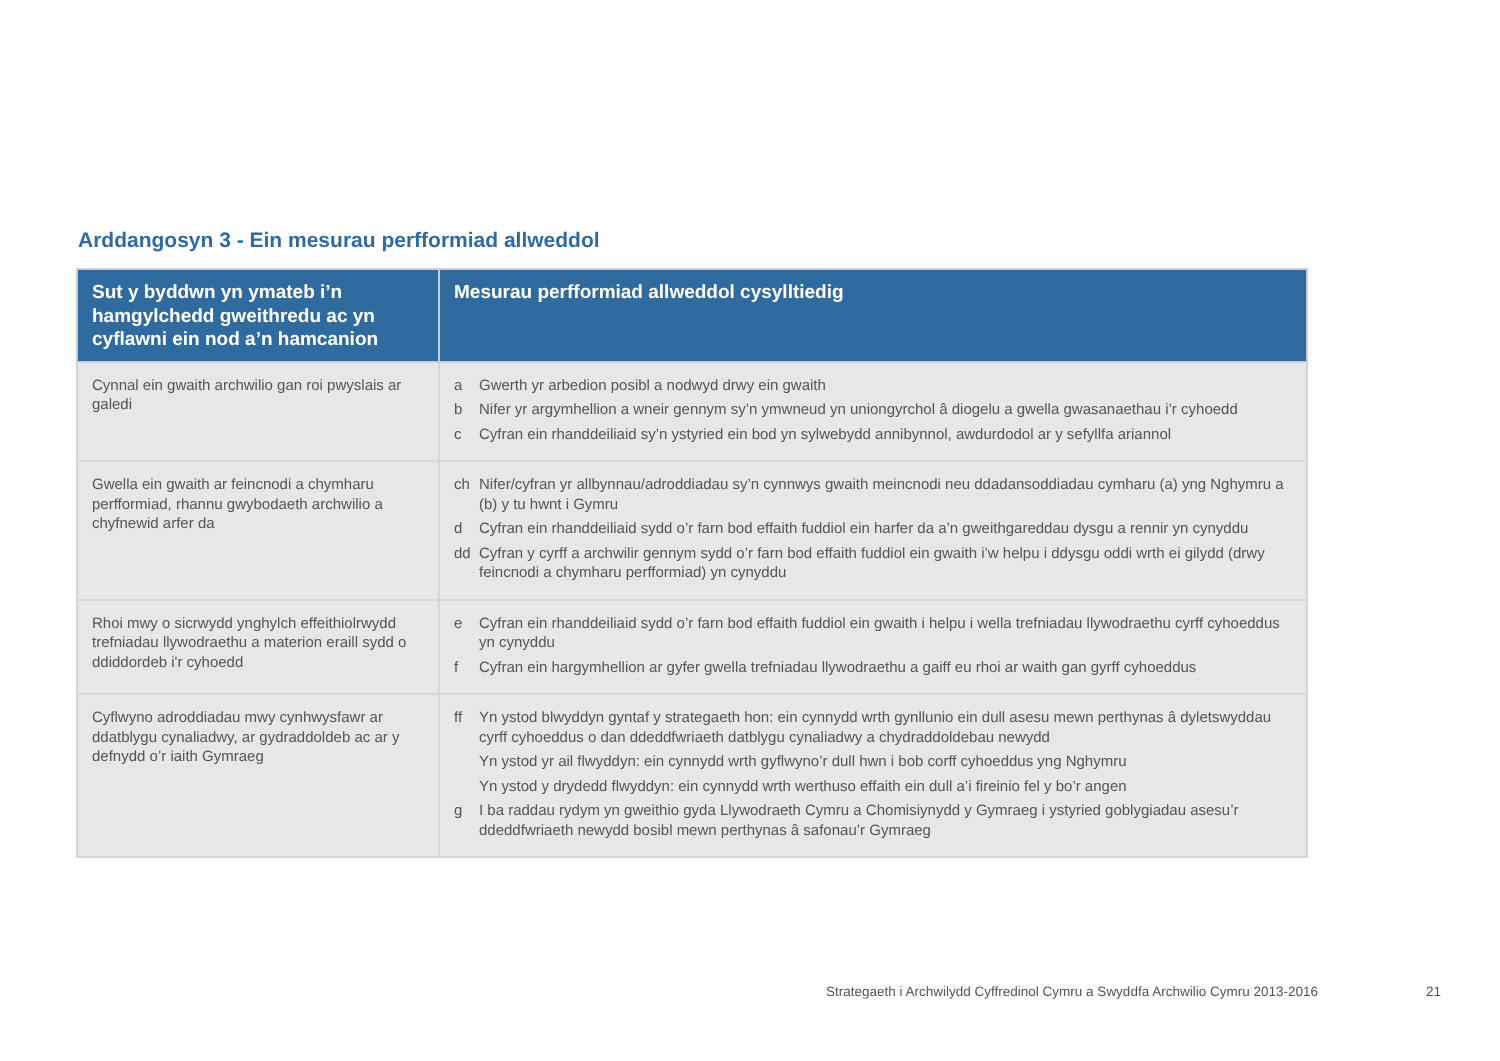Arddangosyn 3 - Ein mesurau perfformiad allweddol
| Sut y byddwn yn ymateb i’n hamgylchedd gweithredu ac yn cyflawni ein nod a’n hamcanion | Mesurau perfformiad allweddol cysylltiedig |
| --- | --- |
| Cynnal ein gwaith archwilio gan roi pwyslais ar galedi | a Gwerth yr arbedion posibl a nodwyd drwy ein gwaith b Nifer yr argymhellion a wneir gennym sy’n ymwneud yn uniongyrchol â diogelu a gwella gwasanaethau i’r cyhoedd c Cyfran ein rhanddeiliaid sy’n ystyried ein bod yn sylwebydd annibynnol, awdurdodol ar y sefyllfa ariannol |
| Gwella ein gwaith ar feincnodi a chymharu perfformiad, rhannu gwybodaeth archwilio a chyfnewid arfer da | ch Nifer/cyfran yr allbynnau/adroddiadau sy’n cynnwys gwaith meincnodi neu ddadansoddiadau cymharu (a) yng Nghymru a (b) y tu hwnt i Gymru d Cyfran ein rhanddeiliaid sydd o’r farn bod effaith fuddiol ein harfer da a’n gweithgareddau dysgu a rennir yn cynyddu dd Cyfran y cyrff a archwilir gennym sydd o’r farn bod effaith fuddiol ein gwaith i’w helpu i ddysgu oddi wrth ei gilydd (drwy feincnodi a chymharu perfformiad) yn cynyddu |
| Rhoi mwy o sicrwydd ynghylch effeithiolrwydd trefniadau llywodraethu a materion eraill sydd o ddiddordeb i'r cyhoedd | e Cyfran ein rhanddeiliaid sydd o’r farn bod effaith fuddiol ein gwaith i helpu i wella trefniadau llywodraethu cyrff cyhoeddus yn cynyddu f Cyfran ein hargymhellion ar gyfer gwella trefniadau llywodraethu a gaiff eu rhoi ar waith gan gyrff cyhoeddus |
| Cyflwyno adroddiadau mwy cynhwysfawr ar ddatblygu cynaliadwy, ar gydraddoldeb ac ar y defnydd o’r iaith Gymraeg | ff Yn ystod blwyddyn gyntaf y strategaeth hon: ein cynnydd wrth gynllunio ein dull asesu mewn perthynas â dyletswyddau cyrff cyhoeddus o dan ddeddfwriaeth datblygu cynaliadwy a chydraddoldebau newydd Yn ystod yr ail flwyddyn: ein cynnydd wrth gyflwyno’r dull hwn i bob corff cyhoeddus yng Nghymru Yn ystod y drydedd flwyddyn: ein cynnydd wrth werthuso effaith ein dull a’i fireinio fel y bo’r angen g I ba raddau rydym yn gweithio gyda Llywodraeth Cymru a Chomisiynydd y Gymraeg i ystyried goblygiadau asesu’r ddeddfwriaeth newydd bosibl mewn perthynas â safonau’r Gymraeg |
Strategaeth i Archwilydd Cyffredinol Cymru a Swyddfa Archwilio Cymru 2013-2016
21